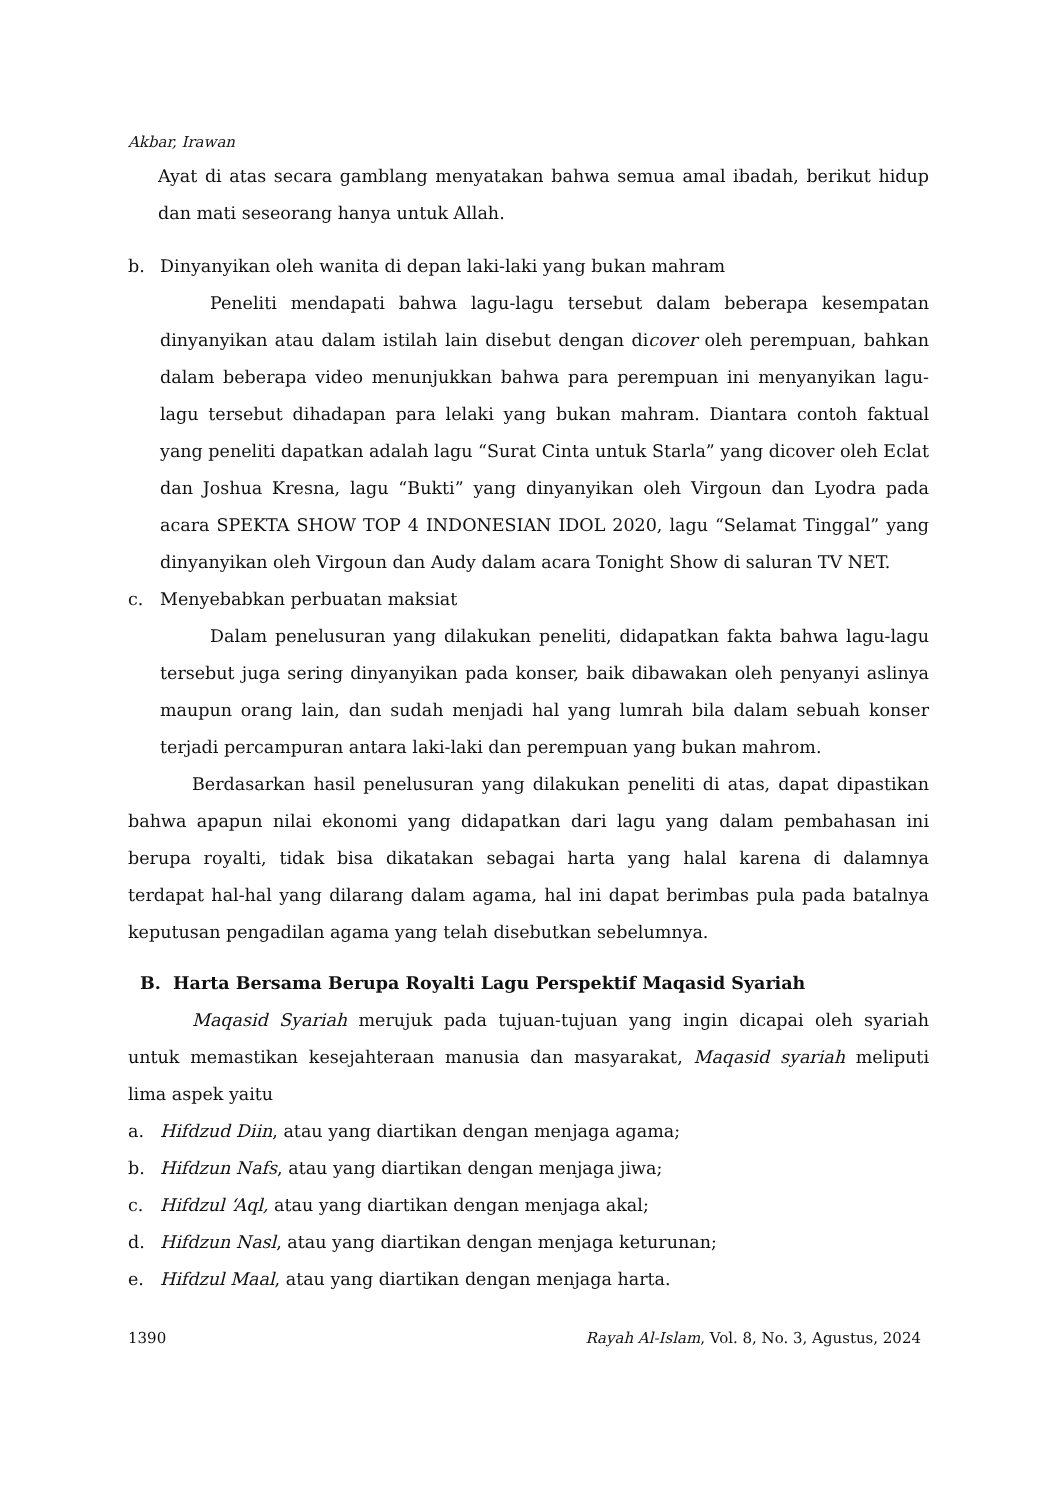Akbar, Irawan
Ayat di atas secara gamblang menyatakan bahwa semua amal ibadah, berikut hidup dan mati seseorang hanya untuk Allah.
b. Dinyanyikan oleh wanita di depan laki-laki yang bukan mahram
Peneliti mendapati bahwa lagu-lagu tersebut dalam beberapa kesempatan dinyanyikan atau dalam istilah lain disebut dengan dicover oleh perempuan, bahkan dalam beberapa video menunjukkan bahwa para perempuan ini menyanyikan lagu-lagu tersebut dihadapan para lelaki yang bukan mahram. Diantara contoh faktual yang peneliti dapatkan adalah lagu “Surat Cinta untuk Starla” yang dicover oleh Eclat dan Joshua Kresna, lagu “Bukti” yang dinyanyikan oleh Virgoun dan Lyodra pada acara SPEKTA SHOW TOP 4 INDONESIAN IDOL 2020, lagu “Selamat Tinggal” yang dinyanyikan oleh Virgoun dan Audy dalam acara Tonight Show di saluran TV NET.
c. Menyebabkan perbuatan maksiat
Dalam penelusuran yang dilakukan peneliti, didapatkan fakta bahwa lagu-lagu tersebut juga sering dinyanyikan pada konser, baik dibawakan oleh penyanyi aslinya maupun orang lain, dan sudah menjadi hal yang lumrah bila dalam sebuah konser terjadi percampuran antara laki-laki dan perempuan yang bukan mahrom.
Berdasarkan hasil penelusuran yang dilakukan peneliti di atas, dapat dipastikan bahwa apapun nilai ekonomi yang didapatkan dari lagu yang dalam pembahasan ini berupa royalti, tidak bisa dikatakan sebagai harta yang halal karena di dalamnya terdapat hal-hal yang dilarang dalam agama, hal ini dapat berimbas pula pada batalnya keputusan pengadilan agama yang telah disebutkan sebelumnya.
B. Harta Bersama Berupa Royalti Lagu Perspektif Maqasid Syariah
Maqasid Syariah merujuk pada tujuan-tujuan yang ingin dicapai oleh syariah untuk memastikan kesejahteraan manusia dan masyarakat, Maqasid syariah meliputi lima aspek yaitu
a. Hifdzud Diin, atau yang diartikan dengan menjaga agama;
b. Hifdzun Nafs, atau yang diartikan dengan menjaga jiwa;
c. Hifdzul ‘Aql, atau yang diartikan dengan menjaga akal;
d. Hifdzun Nasl, atau yang diartikan dengan menjaga keturunan;
e. Hifdzul Maal, atau yang diartikan dengan menjaga harta.
1390 Rayah Al-Islam, Vol. 8, No. 3, Agustus, 2024